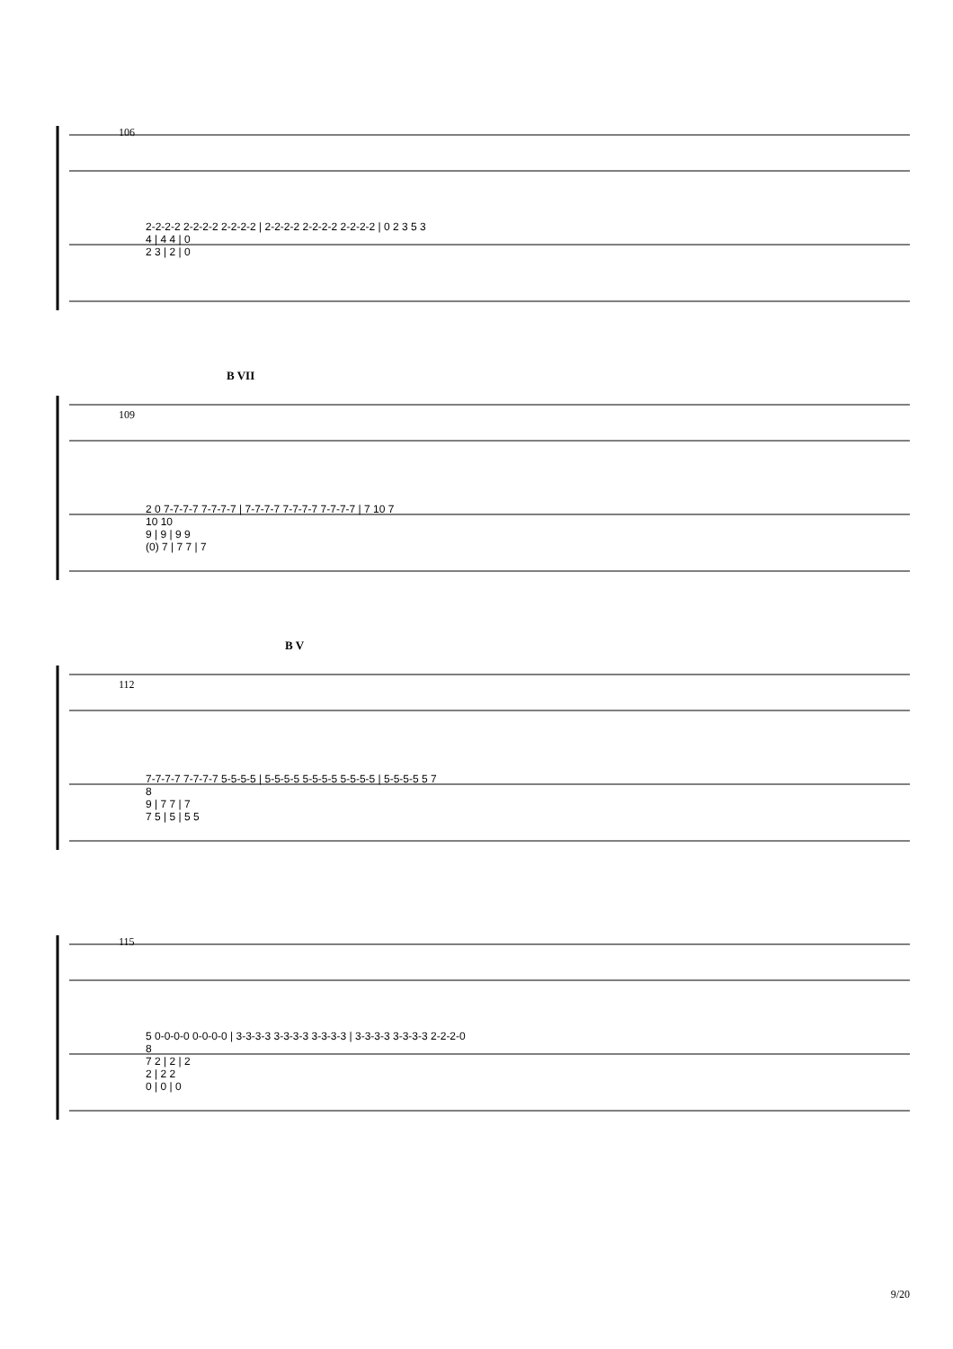106
2-2-2-2 2-2-2-2 2-2-2-2 | 2-2-2-2 2-2-2-2 2-2-2-2 | 0 2 3 5 3 4 | 4 4 | 0 2 3 | 2 | 0
B VII
109
2 0 7-7-7-7 7-7-7-7 | 7-7-7-7 7-7-7-7 7-7-7-7 | 7 10 7 10 10 9 | 9 | 9 9 (0) 7 | 7 7 | 7
B V
112
7-7-7-7 7-7-7-7 5-5-5-5 | 5-5-5-5 5-5-5-5 5-5-5-5 | 5-5-5-5 5 7 8 9 | 7 7 | 7 7 5 | 5 | 5 5
115
5 0-0-0-0 0-0-0-0 | 3-3-3-3 3-3-3-3 3-3-3-3 | 3-3-3-3 3-3-3-3 2-2-2-0 8 7 2 | 2 | 2 2 | 2 2 0 | 0 | 0
9/20